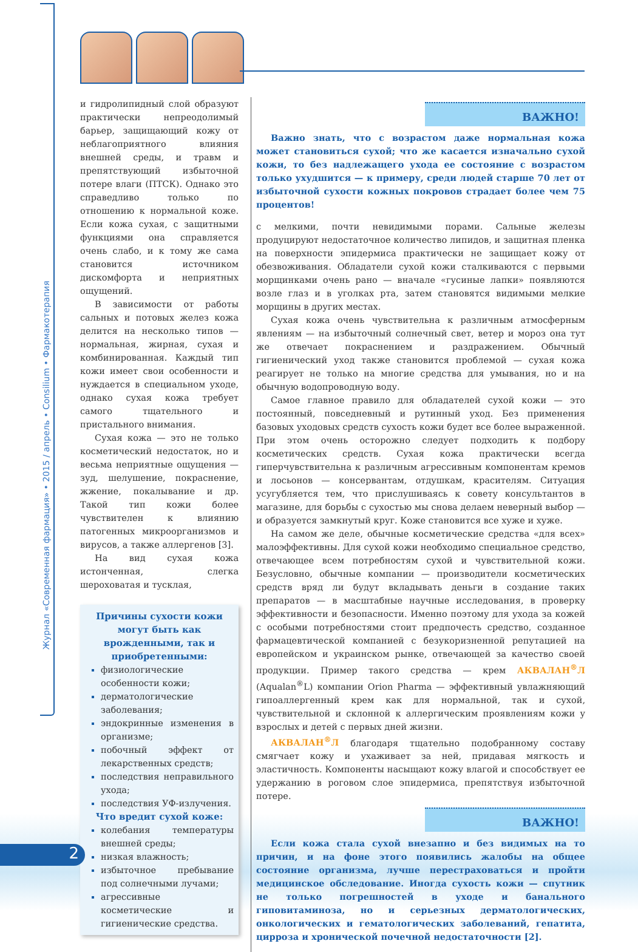Журнал «Современная фармация» • 2015 / апрель • Consilium • Фармакотерапия
и гидролипидный слой образуют практически непреодолимый барьер, защищающий кожу от неблагоприятного влияния внешней среды, и травм и препятствующий избыточной потере влаги (ПТСК). Однако это справедливо только по отношению к нормальной коже. Если кожа сухая, с защитными функциями она справляется очень слабо, и к тому же сама становится источником дискомфорта и неприятных ощущений.
В зависимости от работы сальных и потовых желез кожа делится на несколько типов — нормальная, жирная, сухая и комбинированная. Каждый тип кожи имеет свои особенности и нуждается в специальном уходе, однако сухая кожа требует самого тщательного и пристального внимания.
Сухая кожа — это не только косметический недостаток, но и весьма неприятные ощущения — зуд, шелушение, покраснение, жжение, покалывание и др. Такой тип кожи более чувствителен к влиянию патогенных микроорганизмов и вирусов, а также аллергенов [3].
На вид сухая кожа истонченная, слегка шероховатая и тусклая,
Причины сухости кожи могут быть как врожденными, так и приобретенными:
физиологические особенности кожи;
дерматологические заболевания;
эндокринные изменения в организме;
побочный эффект от лекарственных средств;
последствия неправильного ухода;
последствия УФ-излучения.
Что вредит сухой коже:
колебания температуры внешней среды;
низкая влажность;
избыточное пребывание под солнечными лучами;
агрессивные косметические и гигиенические средства.
ВАЖНО!
Важно знать, что с возрастом даже нормальная кожа может становиться сухой; что же касается изначально сухой кожи, то без надлежащего ухода ее состояние с возрастом только ухудшится — к примеру, среди людей старше 70 лет от избыточной сухости кожных покровов страдает более чем 75 процентов!
с мелкими, почти невидимыми порами. Сальные железы продуцируют недостаточное количество липидов, и защитная пленка на поверхности эпидермиса практически не защищает кожу от обезвоживания. Обладатели сухой кожи сталкиваются с первыми морщинками очень рано — вначале «гусиные лапки» появляются возле глаз и в уголках рта, затем становятся видимыми мелкие морщины в других местах.
Сухая кожа очень чувствительна к различным атмосферным явлениям — на избыточный солнечный свет, ветер и мороз она тут же отвечает покраснением и раздражением. Обычный гигиенический уход также становится проблемой — сухая кожа реагирует не только на многие средства для умывания, но и на обычную водопроводную воду.
Самое главное правило для обладателей сухой кожи — это постоянный, повседневный и рутинный уход. Без применения базовых уходовых средств сухость кожи будет все более выраженной. При этом очень осторожно следует подходить к подбору косметических средств. Сухая кожа практически всегда гиперчувствительна к различным агрессивным компонентам кремов и лосьонов — консервантам, отдушкам, красителям. Ситуация усугубляется тем, что прислушиваясь к совету консультантов в магазине, для борьбы с сухостью мы снова делаем неверный выбор — и образуется замкнутый круг. Коже становится все хуже и хуже.
На самом же деле, обычные косметические средства «для всех» малоэффективны. Для сухой кожи необходимо специальное средство, отвечающее всем потребностям сухой и чувствительной кожи. Безусловно, обычные компании — производители косметических средств вряд ли будут вкладывать деньги в создание таких препаратов — в масштабные научные исследования, в проверку эффективности и безопасности. Именно поэтому для ухода за кожей с особыми потребностями стоит предпочесть средство, созданное фармацевтической компанией с безукоризненной репутацией на европейском и украинском рынке, отвечающей за качество своей продукции. Пример такого средства — крем АКВАЛАН<sup>®</sup>Л (Aqualan<sup>®</sup>L) компании Orion Pharma — эффективный увлажняющий гипоаллергенный крем как для нормальной, так и сухой, чувствительной и склонной к аллергическим проявлениям кожи у взрослых и детей с первых дней жизни.
АКВАЛАН<sup>®</sup>Л благодаря тщательно подобранному составу смягчает кожу и ухаживает за ней, придавая мягкость и эластичность. Компоненты насыщают кожу влагой и способствует ее удержанию в роговом слое эпидермиса, препятствуя избыточной потере.
ВАЖНО!
Если кожа стала сухой внезапно и без видимых на то причин, и на фоне этого появились жалобы на общее состояние организма, лучше перестраховаться и пройти медицинское обследование. Иногда сухость кожи — спутник не только погрешностей в уходе и банального гиповитаминоза, но и серьезных дерматологических, онкологических и гематологических заболеваний, гепатита, цирроза и хронической почечной недостаточности [2].
2